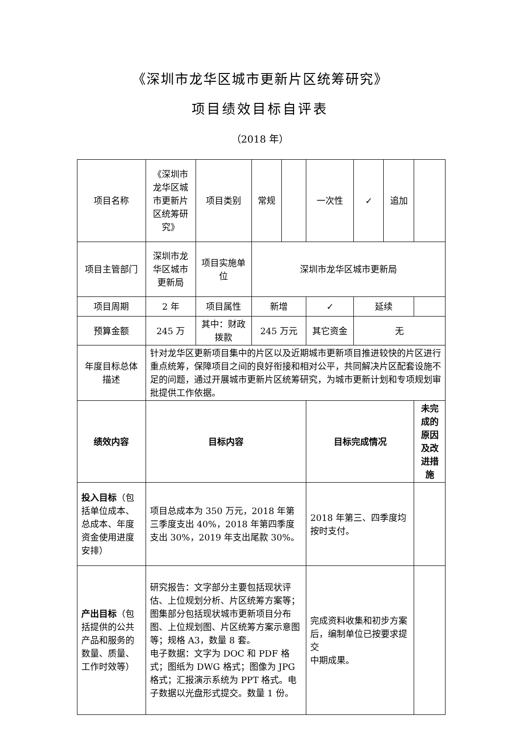《深圳市龙华区城市更新片区统筹研究》
项目绩效目标自评表
（2018 年）
| 项目名称 | 《深圳市龙华区城市更新片区统筹研究》 | 项目类别 | 常规 | | 一次性 | ✓ | 追加 | |
| 项目主管部门 | 深圳市龙华区城市更新局 | 项目实施单位 | 深圳市龙华区城市更新局 | | | | | |
| 项目周期 | 2 年 | 项目属性 | 新增 | | ✓ | 延续 | | |
| 预算金额 | 245 万 | 其中：财政拨款 | 245 万元 | | 其它资金 | 无 | | |
| 年度目标总体描述 | 针对龙华区更新项目集中的片区以及近期城市更新项目推进较快的片区进行重点统筹，保障项目之间的良好衔接和相对公平，共同解决片区配套设施不足的问题，通过开展城市更新片区统筹研究，为城市更新计划和专项规划审批提供工作依据。 | | | | | | | |
| 绩效内容 | 目标内容 | | | | 目标完成情况 | | | 未完成的原因及改进措施 |
| 投入目标 （包括单位成本、总成本、年度资金使用进度安排） | 项目总成本为 350 万元，2018 年第三季度支出 40%，2018 年第四季度支出 30%，2019 年支出尾款 30%。 | | | | 2018 年第三、四季度均按时支付。 | | | |
| 产出目标 （包括提供的公共产品和服务的数量、质量、工作时效等） | 研究报告：文字部分主要包括现状评估、上位规划分析、片区统筹方案等；图集部分包括现状城市更新项目分布图、上位规划图、片区统筹方案示意图等；规格 A3，数量 8 套。 电子数据：文字为 DOC 和 PDF 格式；图纸为 DWG 格式；图像为 JPG 格式；汇报演示系统为 PPT 格式。电子数据以光盘形式提交。数量 1 份。 | | | | 完成资料收集和初步方案后，编制单位已按要求提交 中期成果。 | | | |